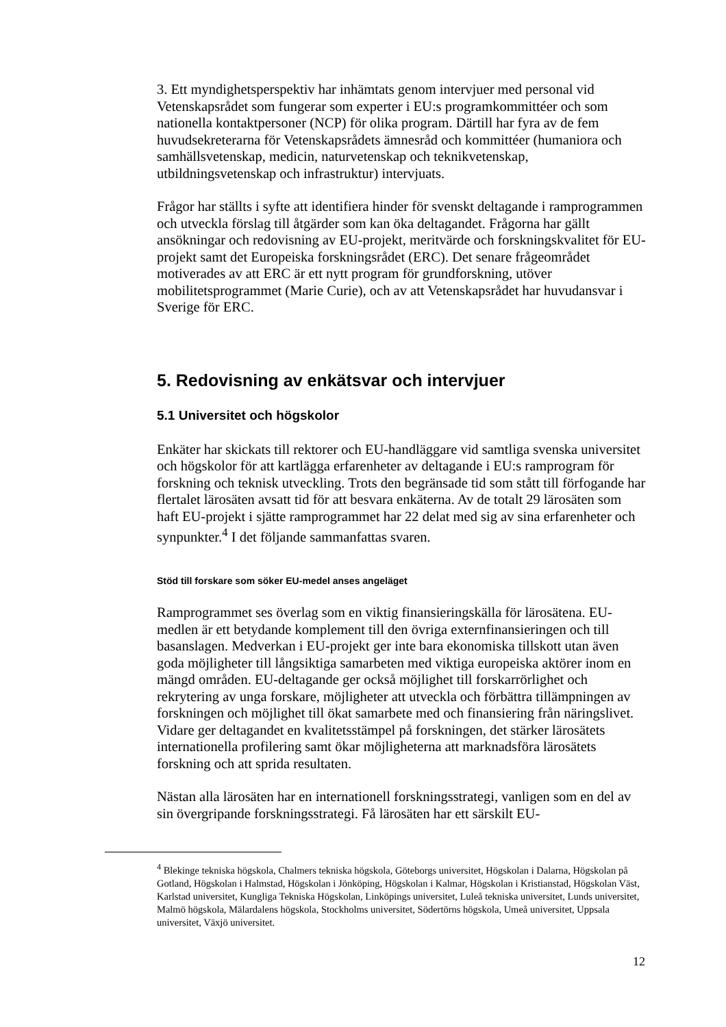3. Ett myndighetsperspektiv har inhämtats genom intervjuer med personal vid Vetenskapsrådet som fungerar som experter i EU:s programkommittéer och som nationella kontaktpersoner (NCP) för olika program. Därtill har fyra av de fem huvudsekreterarna för Vetenskapsrådets ämnesråd och kommittéer (humaniora och samhällsvetenskap, medicin, naturvetenskap och teknikvetenskap, utbildningsvetenskap och infrastruktur) intervjuats.
Frågor har ställts i syfte att identifiera hinder för svenskt deltagande i ramprogrammen och utveckla förslag till åtgärder som kan öka deltagandet. Frågorna har gällt ansökningar och redovisning av EU-projekt, meritvärde och forskningskvalitet för EU-projekt samt det Europeiska forskningsrådet (ERC). Det senare frågeområdet motiverades av att ERC är ett nytt program för grundforskning, utöver mobilitetsprogrammet (Marie Curie), och av att Vetenskapsrådet har huvudansvar i Sverige för ERC.
5. Redovisning av enkätsvar och intervjuer
5.1 Universitet och högskolor
Enkäter har skickats till rektorer och EU-handläggare vid samtliga svenska universitet och högskolor för att kartlägga erfarenheter av deltagande i EU:s ramprogram för forskning och teknisk utveckling. Trots den begränsade tid som stått till förfogande har flertalet lärosäten avsatt tid för att besvara enkäterna. Av de totalt 29 lärosäten som haft EU-projekt i sjätte ramprogrammet har 22 delat med sig av sina erfarenheter och synpunkter.<sup>4</sup> I det följande sammanfattas svaren.
Stöd till forskare som söker EU-medel anses angeläget
Ramprogrammet ses överlag som en viktig finansieringskälla för lärosätena. EU-medlen är ett betydande komplement till den övriga externfinansieringen och till basanslagen. Medverkan i EU-projekt ger inte bara ekonomiska tillskott utan även goda möjligheter till långsiktiga samarbeten med viktiga europeiska aktörer inom en mängd områden. EU-deltagande ger också möjlighet till forskarrörlighet och rekrytering av unga forskare, möjligheter att utveckla och förbättra tillämpningen av forskningen och möjlighet till ökat samarbete med och finansiering från näringslivet. Vidare ger deltagandet en kvalitetsstämpel på forskningen, det stärker lärosätets internationella profilering samt ökar möjligheterna att marknadsföra lärosätets forskning och att sprida resultaten.
Nästan alla lärosäten har en internationell forskningsstrategi, vanligen som en del av sin övergripande forskningsstrategi. Få lärosäten har ett särskilt EU-
<sup>4</sup> Blekinge tekniska högskola, Chalmers tekniska högskola, Göteborgs universitet, Högskolan i Dalarna, Högskolan på Gotland, Högskolan i Halmstad, Högskolan i Jönköping, Högskolan i Kalmar, Högskolan i Kristianstad, Högskolan Väst, Karlstad universitet, Kungliga Tekniska Högskolan, Linköpings universitet, Luleå tekniska universitet, Lunds universitet, Malmö högskola, Mälardalens högskola, Stockholms universitet, Södertörns högskola, Umeå universitet, Uppsala universitet, Växjö universitet.
12